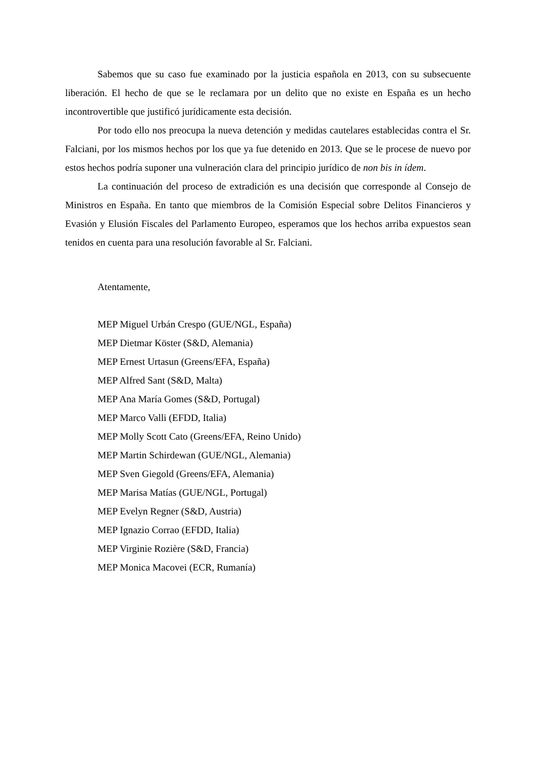Sabemos que su caso fue examinado por la justicia española en 2013, con su subsecuente liberación. El hecho de que se le reclamara por un delito que no existe en España es un hecho incontrovertible que justificó jurídicamente esta decisión.
Por todo ello nos preocupa la nueva detención y medidas cautelares establecidas contra el Sr. Falciani, por los mismos hechos por los que ya fue detenido en 2013. Que se le procese de nuevo por estos hechos podría suponer una vulneración clara del principio jurídico de non bis in ídem.
La continuación del proceso de extradición es una decisión que corresponde al Consejo de Ministros en España. En tanto que miembros de la Comisión Especial sobre Delitos Financieros y Evasión y Elusión Fiscales del Parlamento Europeo, esperamos que los hechos arriba expuestos sean tenidos en cuenta para una resolución favorable al Sr. Falciani.
Atentamente,
MEP Miguel Urbán Crespo (GUE/NGL, España)
MEP Dietmar Köster (S&D, Alemania)
MEP Ernest Urtasun (Greens/EFA, España)
MEP Alfred Sant (S&D, Malta)
MEP Ana María Gomes (S&D, Portugal)
MEP Marco Valli (EFDD, Italia)
MEP Molly Scott Cato (Greens/EFA, Reino Unido)
MEP Martin Schirdewan (GUE/NGL, Alemania)
MEP Sven Giegold (Greens/EFA, Alemania)
MEP Marisa Matías (GUE/NGL, Portugal)
MEP Evelyn Regner (S&D, Austria)
MEP Ignazio Corrao (EFDD, Italia)
MEP Virginie Rozière (S&D, Francia)
MEP Monica Macovei (ECR, Rumanía)